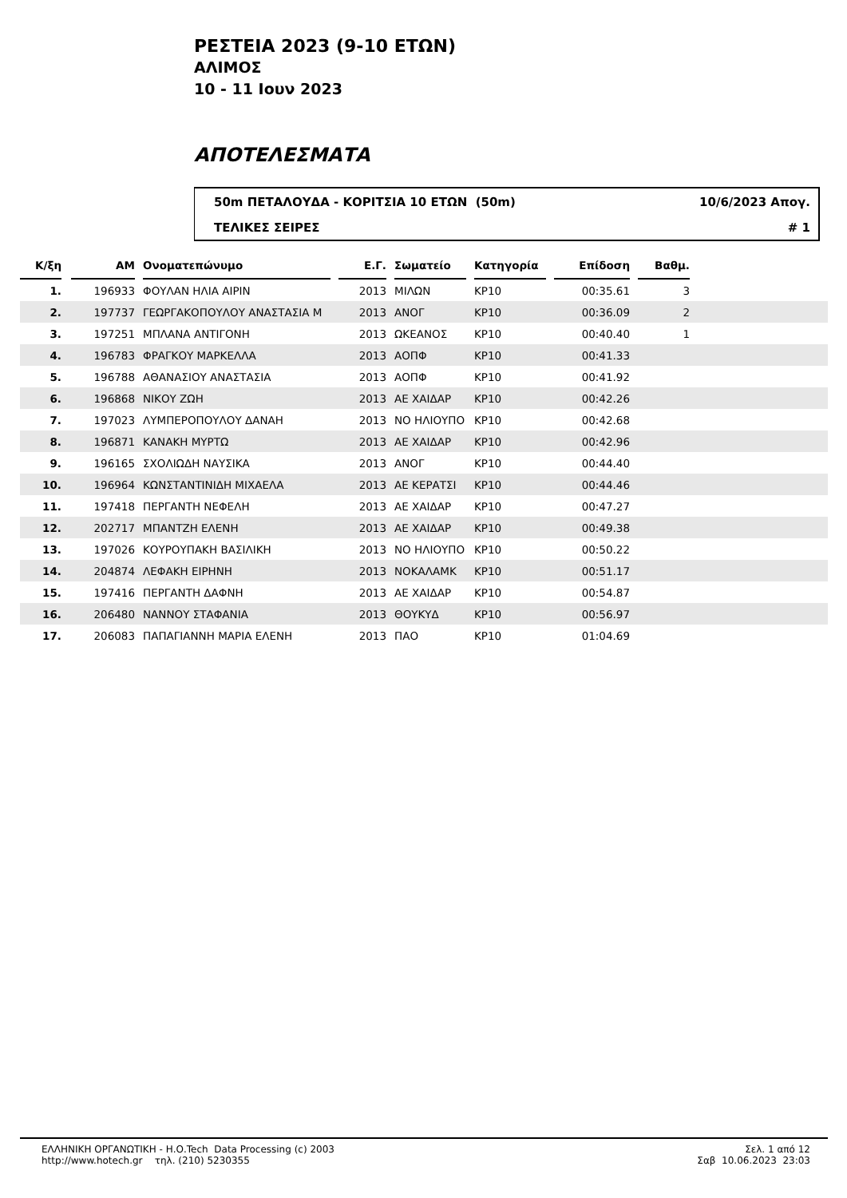ΡΕΣΤΕΙΑ 2023 (9-10 ΕΤΩΝ)
ΑΛΙΜΟΣ
10 - 11 Ιουν 2023
ΑΠΟΤΕΛΕΣΜΑΤΑ
50m ΠΕΤΑΛΟΥΔΑ - ΚΟΡΙΤΣΙΑ 10 ΕΤΩΝ (50m) 10/6/2023 Απογ.
ΤΕΛΙΚΕΣ ΣΕΙΡΕΣ # 1
| Κ/ξη | | ΑΜ | | Ονοματεπώνυμο | | Ε.Γ. | | Σωματείο | | Κατηγορία | | Επίδοση | | Βαθμ. | |
| 1. | | 196933 | | ΦΟΥΛΑΝ ΗΛΙΑ ΑΙΡΙΝ | | 2013 | | ΜΙΛΩΝ | | ΚΡ10 | | 00:35.61 | | 3 | |
| 2. | | 197737 | | ΓΕΩΡΓΑΚΟΠΟΥΛΟΥ ΑΝΑΣΤΑΣΙΑ Μ | | 2013 | | ΑΝΟΓ | | ΚΡ10 | | 00:36.09 | | 2 | |
| 3. | | 197251 | | ΜΠΛΑΝΑ ΑΝΤΙΓΟΝΗ | | 2013 | | ΩΚΕΑΝΟΣ | | ΚΡ10 | | 00:40.40 | | 1 | |
| 4. | | 196783 | | ΦΡΑΓΚΟΥ ΜΑΡΚΕΛΛΑ | | 2013 | | ΑΟΠΦ | | ΚΡ10 | | 00:41.33 | | | |
| 5. | | 196788 | | ΑΘΑΝΑΣΙΟΥ ΑΝΑΣΤΑΣΙΑ | | 2013 | | ΑΟΠΦ | | ΚΡ10 | | 00:41.92 | | | |
| 6. | | 196868 | | ΝΙΚΟΥ ΖΩΗ | | 2013 | | ΑΕ ΧΑΙΔΑΡ | | ΚΡ10 | | 00:42.26 | | | |
| 7. | | 197023 | | ΛΥΜΠΕΡΟΠΟΥΛΟΥ ΔΑΝΑΗ | | 2013 | | ΝΟ ΗΛΙΟΥΠΟ | | ΚΡ10 | | 00:42.68 | | | |
| 8. | | 196871 | | ΚΑΝΑΚΗ ΜΥΡΤΩ | | 2013 | | ΑΕ ΧΑΙΔΑΡ | | ΚΡ10 | | 00:42.96 | | | |
| 9. | | 196165 | | ΣΧΟΛΙΩΔΗ ΝΑΥΣΙΚΑ | | 2013 | | ΑΝΟΓ | | ΚΡ10 | | 00:44.40 | | | |
| 10. | | 196964 | | ΚΩΝΣΤΑΝΤΙΝΙΔΗ ΜΙΧΑΕΛΑ | | 2013 | | ΑΕ ΚΕΡΑΤΣΙ | | ΚΡ10 | | 00:44.46 | | | |
| 11. | | 197418 | | ΠΕΡΓΑΝΤΗ ΝΕΦΕΛΗ | | 2013 | | ΑΕ ΧΑΙΔΑΡ | | ΚΡ10 | | 00:47.27 | | | |
| 12. | | 202717 | | ΜΠΑΝΤΖΗ ΕΛΕΝΗ | | 2013 | | ΑΕ ΧΑΙΔΑΡ | | ΚΡ10 | | 00:49.38 | | | |
| 13. | | 197026 | | ΚΟΥΡΟΥΠΑΚΗ ΒΑΣΙΛΙΚΗ | | 2013 | | ΝΟ ΗΛΙΟΥΠΟ | | ΚΡ10 | | 00:50.22 | | | |
| 14. | | 204874 | | ΛΕΦΑΚΗ ΕΙΡΗΝΗ | | 2013 | | ΝΟΚΑΛΑΜΚ | | ΚΡ10 | | 00:51.17 | | | |
| 15. | | 197416 | | ΠΕΡΓΑΝΤΗ ΔΑΦΝΗ | | 2013 | | ΑΕ ΧΑΙΔΑΡ | | ΚΡ10 | | 00:54.87 | | | |
| 16. | | 206480 | | ΝΑΝΝΟΥ ΣΤΑΦΑΝΙΑ | | 2013 | | ΘΟΥΚΥΔ | | ΚΡ10 | | 00:56.97 | | | |
| 17. | | 206083 | | ΠΑΠΑΓΙΑΝΝΗ ΜΑΡΙΑ ΕΛΕΝΗ | | 2013 | | ΠΑΟ | | ΚΡ10 | | 01:04.69 | | | |
ΕΛΛΗΝΙΚΗ ΟΡΓΑΝΩΤΙΚΗ - Η.Ο.Tech Data Processing (c) 2003
http://www.hotech.gr τηλ. (210) 5230355
Σελ. 1 από 12
Σαβ 10.06.2023 23:03